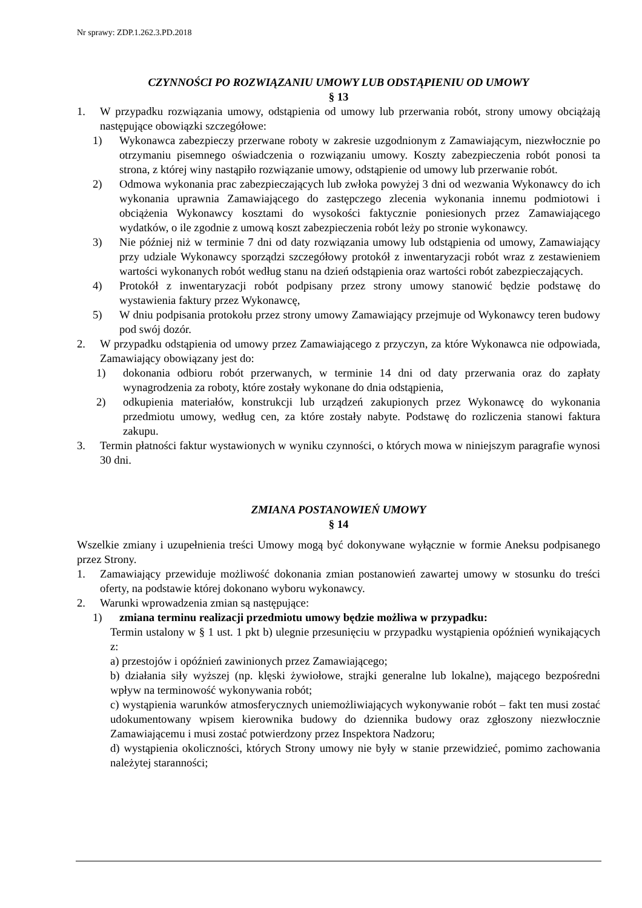Nr sprawy: ZDP.1.262.3.PD.2018
CZYNNOŚCI PO ROZWIĄZANIU UMOWY LUB ODSTĄPIENIU OD UMOWY
§ 13
1. W przypadku rozwiązania umowy, odstąpienia od umowy lub przerwania robót, strony umowy obciążają następujące obowiązki szczegółowe:
1) Wykonawca zabezpieczy przerwane roboty w zakresie uzgodnionym z Zamawiającym, niezwłocznie po otrzymaniu pisemnego oświadczenia o rozwiązaniu umowy. Koszty zabezpieczenia robót ponosi ta strona, z której winy nastąpiło rozwiązanie umowy, odstąpienie od umowy lub przerwanie robót.
2) Odmowa wykonania prac zabezpieczających lub zwłoka powyżej 3 dni od wezwania Wykonawcy do ich wykonania uprawnia Zamawiającego do zastępczego zlecenia wykonania innemu podmiotowi i obciążenia Wykonawcy kosztami do wysokości faktycznie poniesionych przez Zamawiającego wydatków, o ile zgodnie z umową koszt zabezpieczenia robót leży po stronie wykonawcy.
3) Nie później niż w terminie 7 dni od daty rozwiązania umowy lub odstąpienia od umowy, Zamawiający przy udziale Wykonawcy sporządzi szczegółowy protokół z inwentaryzacji robót wraz z zestawieniem wartości wykonanych robót według stanu na dzień odstąpienia oraz wartości robót zabezpieczających.
4) Protokół z inwentaryzacji robót podpisany przez strony umowy stanowić będzie podstawę do wystawienia faktury przez Wykonawcę,
5) W dniu podpisania protokołu przez strony umowy Zamawiający przejmuje od Wykonawcy teren budowy pod swój dozór.
2. W przypadku odstąpienia od umowy przez Zamawiającego z przyczyn, za które Wykonawca nie odpowiada, Zamawiający obowiązany jest do:
1) dokonania odbioru robót przerwanych, w terminie 14 dni od daty przerwania oraz do zapłaty wynagrodzenia za roboty, które zostały wykonane do dnia odstąpienia,
2) odkupienia materiałów, konstrukcji lub urządzeń zakupionych przez Wykonawcę do wykonania przedmiotu umowy, według cen, za które zostały nabyte. Podstawę do rozliczenia stanowi faktura zakupu.
3. Termin płatności faktur wystawionych w wyniku czynności, o których mowa w niniejszym paragrafie wynosi 30 dni.
ZMIANA POSTANOWIEŃ UMOWY
§ 14
Wszelkie zmiany i uzupełnienia treści Umowy mogą być dokonywane wyłącznie w formie Aneksu podpisanego przez Strony.
1. Zamawiający przewiduje możliwość dokonania zmian postanowień zawartej umowy w stosunku do treści oferty, na podstawie której dokonano wyboru wykonawcy.
2. Warunki wprowadzenia zmian są następujące:
1) zmiana terminu realizacji przedmiotu umowy będzie możliwa w przypadku:
Termin ustalony w § 1 ust. 1 pkt b) ulegnie przesunięciu w przypadku wystąpienia opóźnień wynikających z:
a) przestojów i opóźnień zawinionych przez Zamawiającego;
b) działania siły wyższej (np. klęski żywiołowe, strajki generalne lub lokalne), mającego bezpośredni wpływ na terminowość wykonywania robót;
c) wystąpienia warunków atmosferycznych uniemożliwiających wykonywanie robót – fakt ten musi zostać udokumentowany wpisem kierownika budowy do dziennika budowy oraz zgłoszony niezwłocznie Zamawiającemu i musi zostać potwierdzony przez Inspektora Nadzoru;
d) wystąpienia okoliczności, których Strony umowy nie były w stanie przewidzieć, pomimo zachowania należytej staranności;